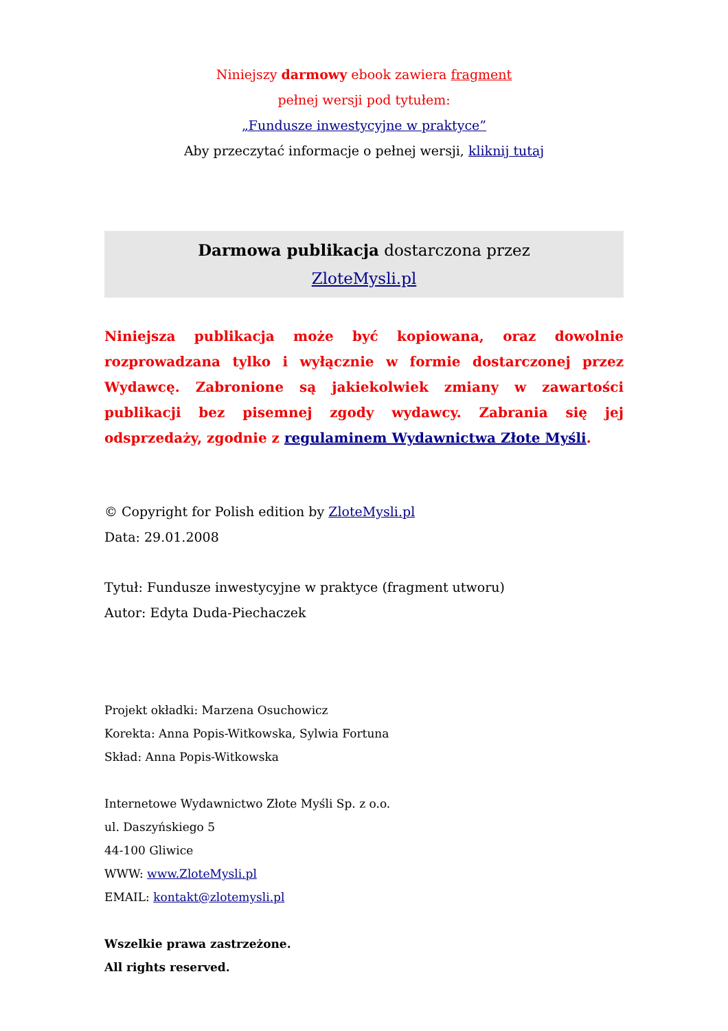Niniejszy darmowy ebook zawiera fragment
pełnej wersji pod tytułem:
„Fundusze inwestycyjne w praktyce”
Aby przeczytać informacje o pełnej wersji, kliknij tutaj
Darmowa publikacja dostarczona przez
ZloteMysli.pl
Niniejsza publikacja może być kopiowana, oraz dowolnie rozprowadzana tylko i wyłącznie w formie dostarczonej przez Wydawcę. Zabronione są jakiekolwiek zmiany w zawartości publikacji bez pisemnej zgody wydawcy. Zabrania się jej odsprzedaży, zgodnie z regulaminem Wydawnictwa Złote Myśli.
© Copyright for Polish edition by ZloteMysli.pl
Data: 29.01.2008
Tytuł: Fundusze inwestycyjne w praktyce (fragment utworu)
Autor: Edyta Duda-Piechaczek
Projekt okładki: Marzena Osuchowicz
Korekta: Anna Popis-Witkowska, Sylwia Fortuna
Skład: Anna Popis-Witkowska
Internetowe Wydawnictwo Złote Myśli Sp. z o.o.
ul. Daszyńskiego 5
44-100 Gliwice
WWW: www.ZloteMysli.pl
EMAIL: kontakt@zlotemysli.pl
Wszelkie prawa zastrzeżone.
All rights reserved.